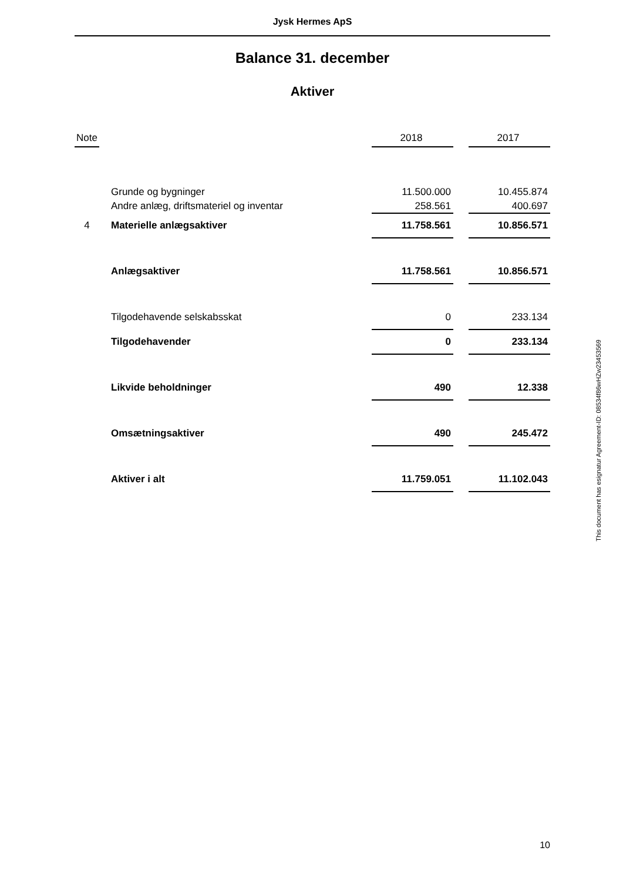Jysk Hermes ApS
Balance 31. december
Aktiver
| Note | | 2018 | | 2017 |
| --- | --- | --- | --- | --- |
| | Grunde og bygninger | 11.500.000 | | 10.455.874 |
| | Andre anlæg, driftsmateriel og inventar | 258.561 | | 400.697 |
| 4 | Materielle anlægsaktiver | 11.758.561 | | 10.856.571 |
| | Anlægsaktiver | 11.758.561 | | 10.856.571 |
| | Tilgodehavende selskabsskat | 0 | | 233.134 |
| | Tilgodehavender | 0 | | 233.134 |
| | Likvide beholdninger | 490 | | 12.338 |
| | Omsætningsaktiver | 490 | | 245.472 |
| | Aktiver i alt | 11.759.051 | | 11.102.043 |
This document has esignatur Agreement-ID: 08534f86wHZw23453569
10